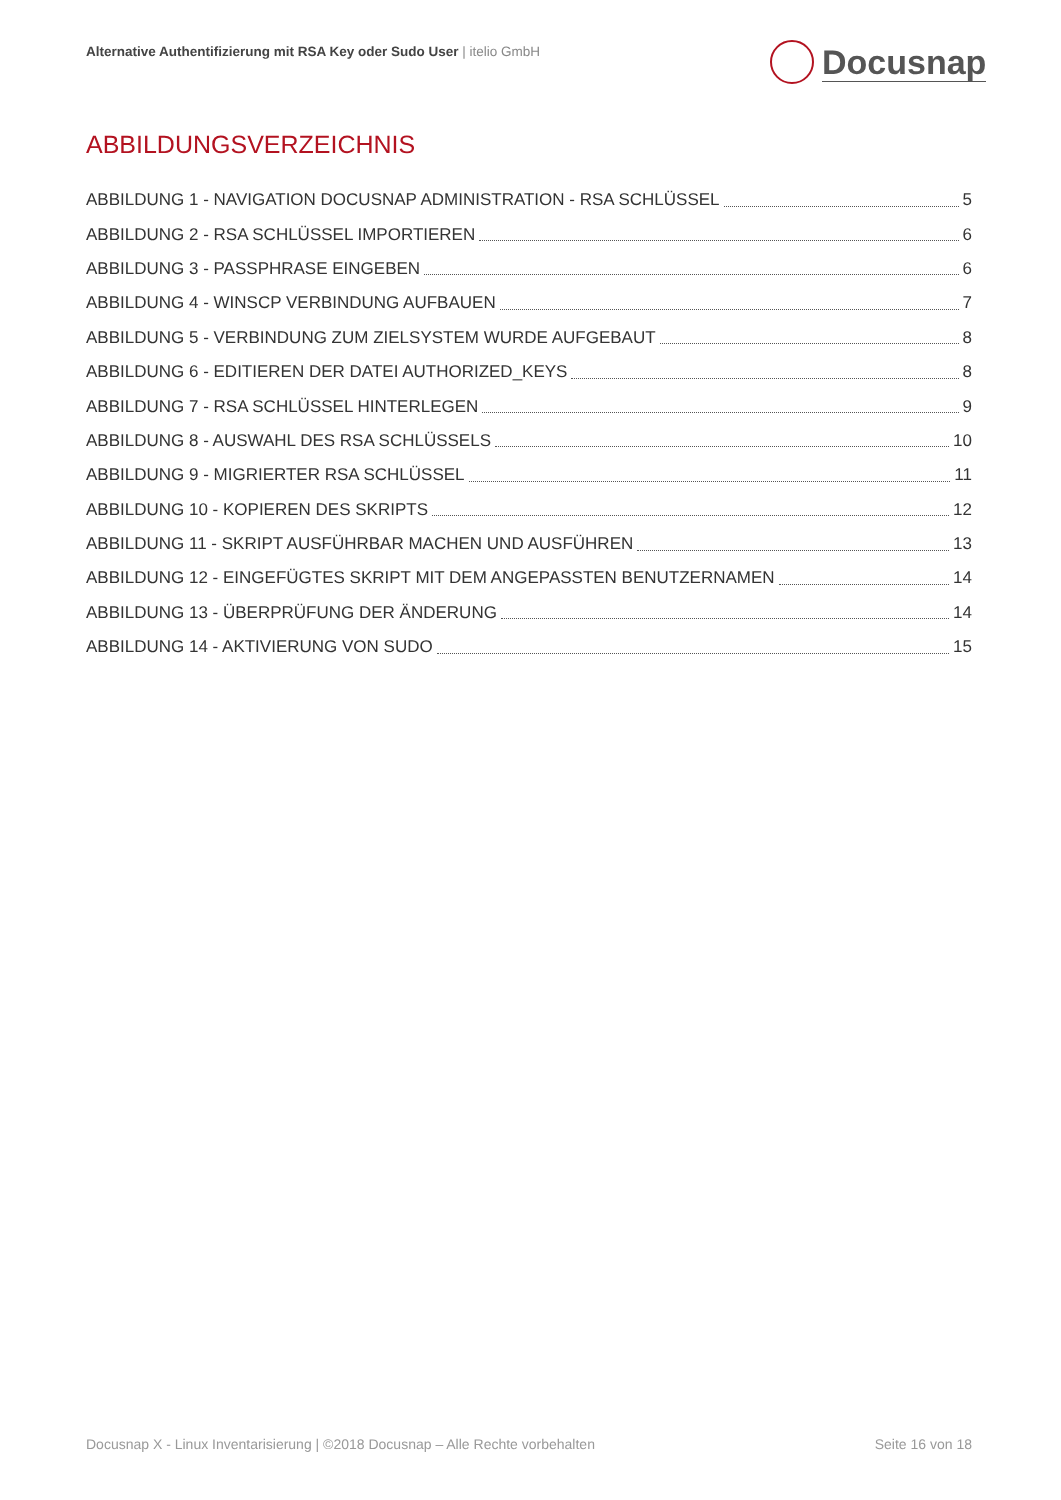Alternative Authentifizierung mit RSA Key oder Sudo User | itelio GmbH
Docusnap
ABBILDUNGSVERZEICHNIS
ABBILDUNG 1 - NAVIGATION DOCUSNAP ADMINISTRATION - RSA SCHLÜSSEL 5
ABBILDUNG 2 - RSA SCHLÜSSEL IMPORTIEREN 6
ABBILDUNG 3 - PASSPHRASE EINGEBEN 6
ABBILDUNG 4 - WINSCP VERBINDUNG AUFBAUEN 7
ABBILDUNG 5 - VERBINDUNG ZUM ZIELSYSTEM WURDE AUFGEBAUT 8
ABBILDUNG 6 - EDITIEREN DER DATEI AUTHORIZED_KEYS 8
ABBILDUNG 7 - RSA SCHLÜSSEL HINTERLEGEN 9
ABBILDUNG 8 - AUSWAHL DES RSA SCHLÜSSELS 10
ABBILDUNG 9 - MIGRIERTER RSA SCHLÜSSEL 11
ABBILDUNG 10 - KOPIEREN DES SKRIPTS 12
ABBILDUNG 11 - SKRIPT AUSFÜHRBAR MACHEN UND AUSFÜHREN 13
ABBILDUNG 12 - EINGEFÜGTES SKRIPT MIT DEM ANGEPASSTEN BENUTZERNAMEN 14
ABBILDUNG 13 - ÜBERPRÜFUNG DER ÄNDERUNG 14
ABBILDUNG 14 - AKTIVIERUNG VON SUDO 15
Docusnap X - Linux Inventarisierung | ©2018 Docusnap – Alle Rechte vorbehalten Seite 16 von 18